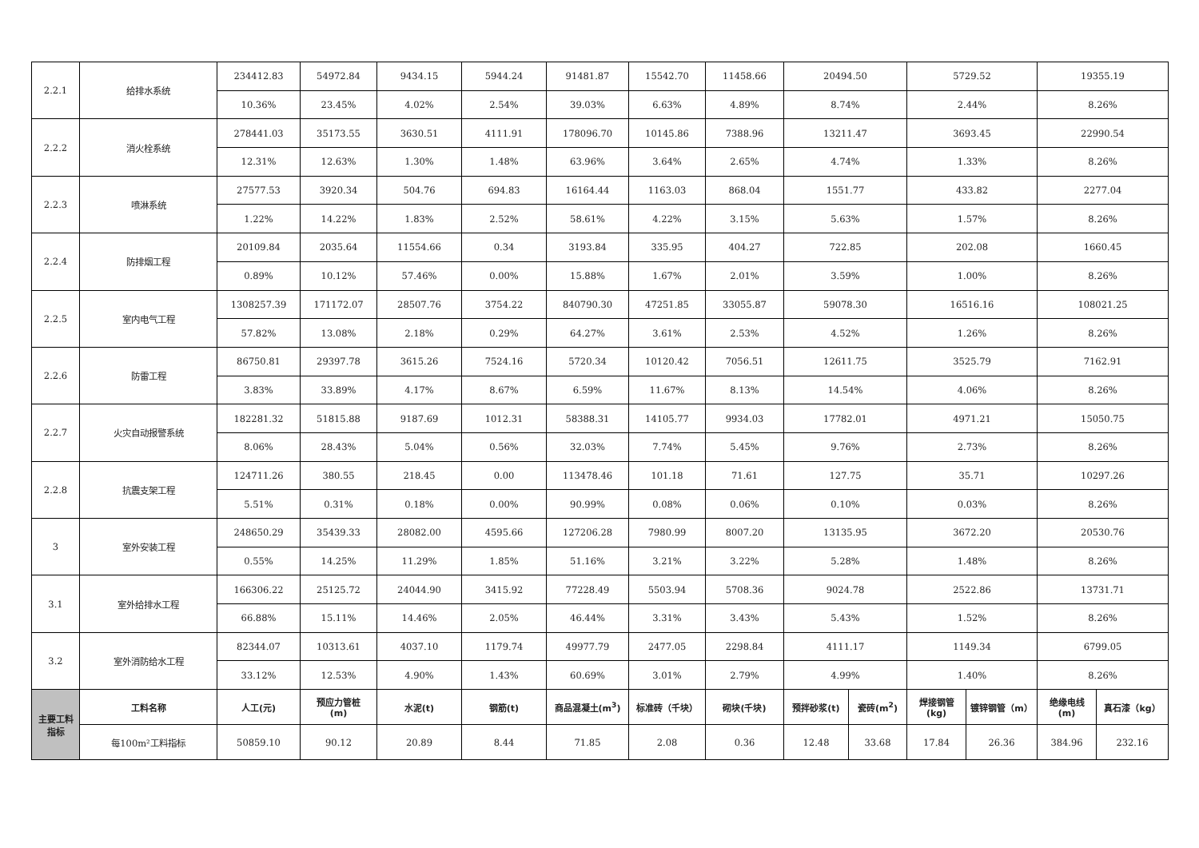| 2.2.1 | 给排水系统 | 234412.83 | 54972.84 | 9434.15 | 5944.24 | 91481.87 | 15542.70 | 11458.66 | 20494.50 | | 5729.52 | | 19355.19 | |
| | | 10.36% | 23.45% | 4.02% | 2.54% | 39.03% | 6.63% | 4.89% | 8.74% | | 2.44% | | 8.26% | |
| 2.2.2 | 消火栓系统 | 278441.03 | 35173.55 | 3630.51 | 4111.91 | 178096.70 | 10145.86 | 7388.96 | 13211.47 | | 3693.45 | | 22990.54 | |
| | | 12.31% | 12.63% | 1.30% | 1.48% | 63.96% | 3.64% | 2.65% | 4.74% | | 1.33% | | 8.26% | |
| 2.2.3 | 喷淋系统 | 27577.53 | 3920.34 | 504.76 | 694.83 | 16164.44 | 1163.03 | 868.04 | 1551.77 | | 433.82 | | 2277.04 | |
| | | 1.22% | 14.22% | 1.83% | 2.52% | 58.61% | 4.22% | 3.15% | 5.63% | | 1.57% | | 8.26% | |
| 2.2.4 | 防排烟工程 | 20109.84 | 2035.64 | 11554.66 | 0.34 | 3193.84 | 335.95 | 404.27 | 722.85 | | 202.08 | | 1660.45 | |
| | | 0.89% | 10.12% | 57.46% | 0.00% | 15.88% | 1.67% | 2.01% | 3.59% | | 1.00% | | 8.26% | |
| 2.2.5 | 室内电气工程 | 1308257.39 | 171172.07 | 28507.76 | 3754.22 | 840790.30 | 47251.85 | 33055.87 | 59078.30 | | 16516.16 | | 108021.25 | |
| | | 57.82% | 13.08% | 2.18% | 0.29% | 64.27% | 3.61% | 2.53% | 4.52% | | 1.26% | | 8.26% | |
| 2.2.6 | 防雷工程 | 86750.81 | 29397.78 | 3615.26 | 7524.16 | 5720.34 | 10120.42 | 7056.51 | 12611.75 | | 3525.79 | | 7162.91 | |
| | | 3.83% | 33.89% | 4.17% | 8.67% | 6.59% | 11.67% | 8.13% | 14.54% | | 4.06% | | 8.26% | |
| 2.2.7 | 火灾自动报警系统 | 182281.32 | 51815.88 | 9187.69 | 1012.31 | 58388.31 | 14105.77 | 9934.03 | 17782.01 | | 4971.21 | | 15050.75 | |
| | | 8.06% | 28.43% | 5.04% | 0.56% | 32.03% | 7.74% | 5.45% | 9.76% | | 2.73% | | 8.26% | |
| 2.2.8 | 抗震支架工程 | 124711.26 | 380.55 | 218.45 | 0.00 | 113478.46 | 101.18 | 71.61 | 127.75 | | 35.71 | | 10297.26 | |
| | | 5.51% | 0.31% | 0.18% | 0.00% | 90.99% | 0.08% | 0.06% | 0.10% | | 0.03% | | 8.26% | |
| 3 | 室外安装工程 | 248650.29 | 35439.33 | 28082.00 | 4595.66 | 127206.28 | 7980.99 | 8007.20 | 13135.95 | | 3672.20 | | 20530.76 | |
| | | 0.55% | 14.25% | 11.29% | 1.85% | 51.16% | 3.21% | 3.22% | 5.28% | | 1.48% | | 8.26% | |
| 3.1 | 室外给排水工程 | 166306.22 | 25125.72 | 24044.90 | 3415.92 | 77228.49 | 5503.94 | 5708.36 | 9024.78 | | 2522.86 | | 13731.71 | |
| | | 66.88% | 15.11% | 14.46% | 2.05% | 46.44% | 3.31% | 3.43% | 5.43% | | 1.52% | | 8.26% | |
| 3.2 | 室外消防给水工程 | 82344.07 | 10313.61 | 4037.10 | 1179.74 | 49977.79 | 2477.05 | 2298.84 | 4111.17 | | 1149.34 | | 6799.05 | |
| | | 33.12% | 12.53% | 4.90% | 1.43% | 60.69% | 3.01% | 2.79% | 4.99% | | 1.40% | | 8.26% | |
| 主要工料 指标 | 工料名称 | 人工(元) | 预应力管桩 (m) | 水泥(t) | 钢筋(t) | 商品混凝土(m<sup>3</sup>) | 标准砖（千块） | 砌块(千块) | 预拌砂浆(t) | 瓷砖(m<sup>2</sup>) | 焊接钢管 (kg) | 镀锌钢管（m） | 绝缘电线 (m) | 真石漆（kg） |
| | 每100m²工料指标 | 50859.10 | 90.12 | 20.89 | 8.44 | 71.85 | 2.08 | 0.36 | 12.48 | 33.68 | 17.84 | 26.36 | 384.96 | 232.16 |